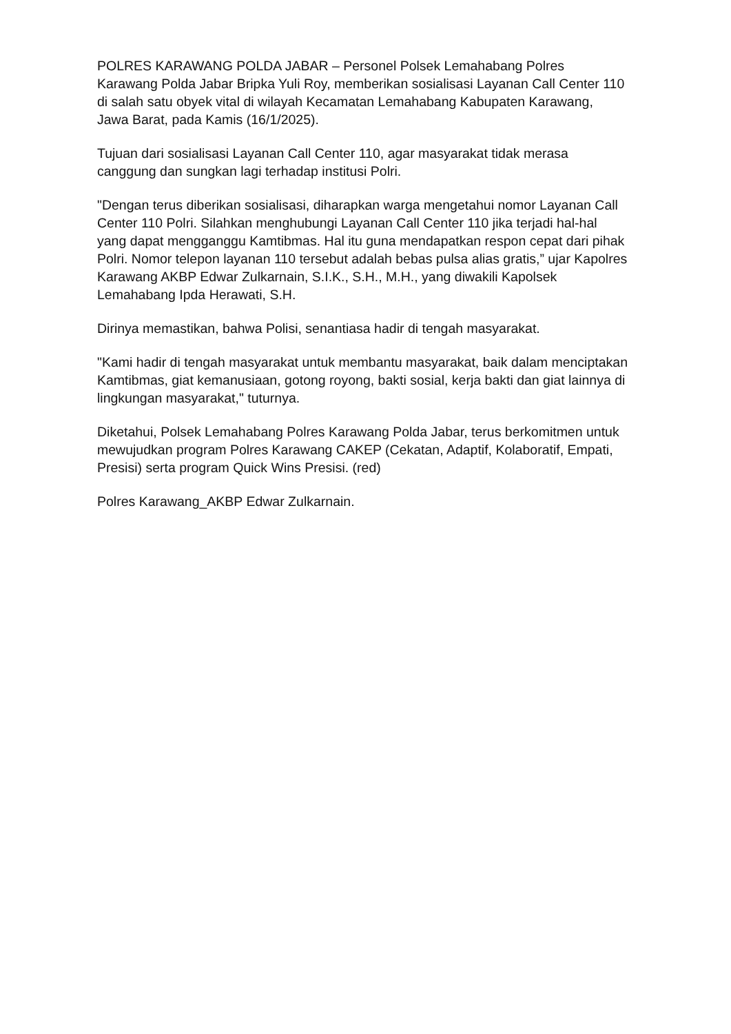POLRES KARAWANG POLDA JABAR – Personel Polsek Lemahabang Polres Karawang Polda Jabar Bripka Yuli Roy, memberikan sosialisasi Layanan Call Center 110 di salah satu obyek vital di wilayah Kecamatan Lemahabang Kabupaten Karawang, Jawa Barat, pada Kamis (16/1/2025).
Tujuan dari sosialisasi Layanan Call Center 110, agar masyarakat tidak merasa canggung dan sungkan lagi terhadap institusi Polri.
"Dengan terus diberikan sosialisasi, diharapkan warga mengetahui nomor Layanan Call Center 110 Polri. Silahkan menghubungi Layanan Call Center 110 jika terjadi hal-hal yang dapat mengganggu Kamtibmas. Hal itu guna mendapatkan respon cepat dari pihak Polri. Nomor telepon layanan 110 tersebut adalah bebas pulsa alias gratis,” ujar Kapolres Karawang AKBP Edwar Zulkarnain, S.I.K., S.H., M.H., yang diwakili Kapolsek Lemahabang Ipda Herawati, S.H.
Dirinya memastikan, bahwa Polisi, senantiasa hadir di tengah masyarakat.
"Kami hadir di tengah masyarakat untuk membantu masyarakat, baik dalam menciptakan Kamtibmas, giat kemanusiaan, gotong royong, bakti sosial, kerja bakti dan giat lainnya di lingkungan masyarakat," tuturnya.
Diketahui, Polsek Lemahabang Polres Karawang Polda Jabar, terus berkomitmen untuk mewujudkan program Polres Karawang CAKEP (Cekatan, Adaptif, Kolaboratif, Empati, Presisi) serta program Quick Wins Presisi. (red)
Polres Karawang_AKBP Edwar Zulkarnain.